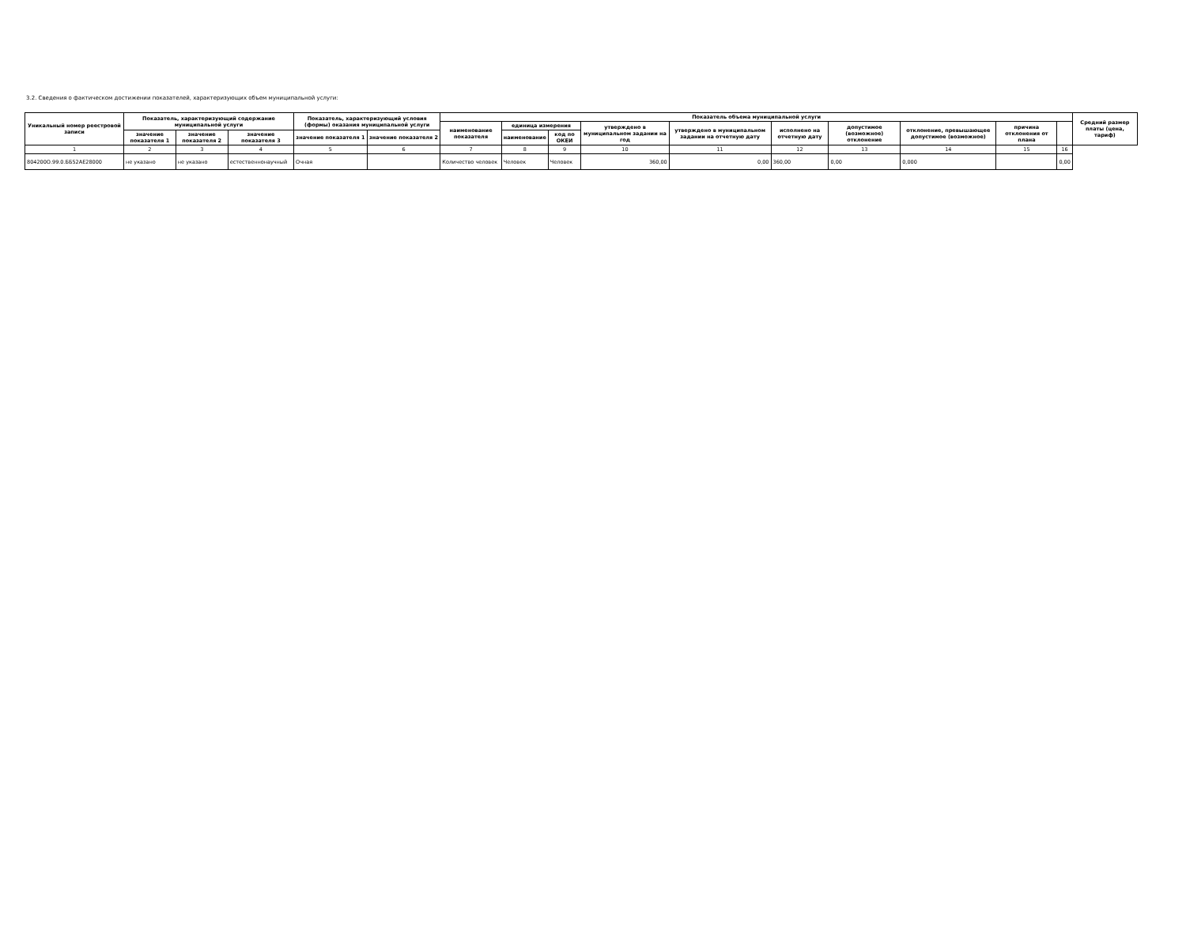3.2. Сведения о фактическом достижении показателей, характеризующих объем муниципальной услуги:
| Уникальный номер реестровой записи | Показатель, характеризующий содержание муниципальной услуги | | | Показатель, характеризующий условия (формы) оказания муниципальной услуги | | Показатель объема муниципальной услуги | | | | | | | | | | Средний размер платы (цена, тариф) |
| --- | --- | --- | --- | --- | --- | --- | --- | --- | --- | --- | --- | --- | --- | --- | --- | --- |
| | | | | | | наименование показателя | единица измерения | | утверждено в муниципальном задании на год | утверждено в муниципальном задании на отчетную дату | исполнено на отчетную дату | допустимое (возможное) отклонение | отклонение, превышающее допустимое (возможное) | причина отклонения от плана | | |
| | значение показателя 1 | значение показателя 2 | значение показателя 3 | значение показателя 1 | значение показателя 2 | | наименование | код по ОКЕИ | | | | | | | | |
| 1 | 2 | 3 | 4 | 5 | 6 | 7 | 8 | 9 | 10 | 11 | 12 | 13 | 14 | 15 | 16 | |
| 804200О.99.0.ББ52АЕ28000 | не указано | не указано | естественнонаучный | Очная | | Количество человек | Человек | Человек | 360,00 | 0,00 | 360,00 | 0,00 | 0,000 | | 0,00 | |